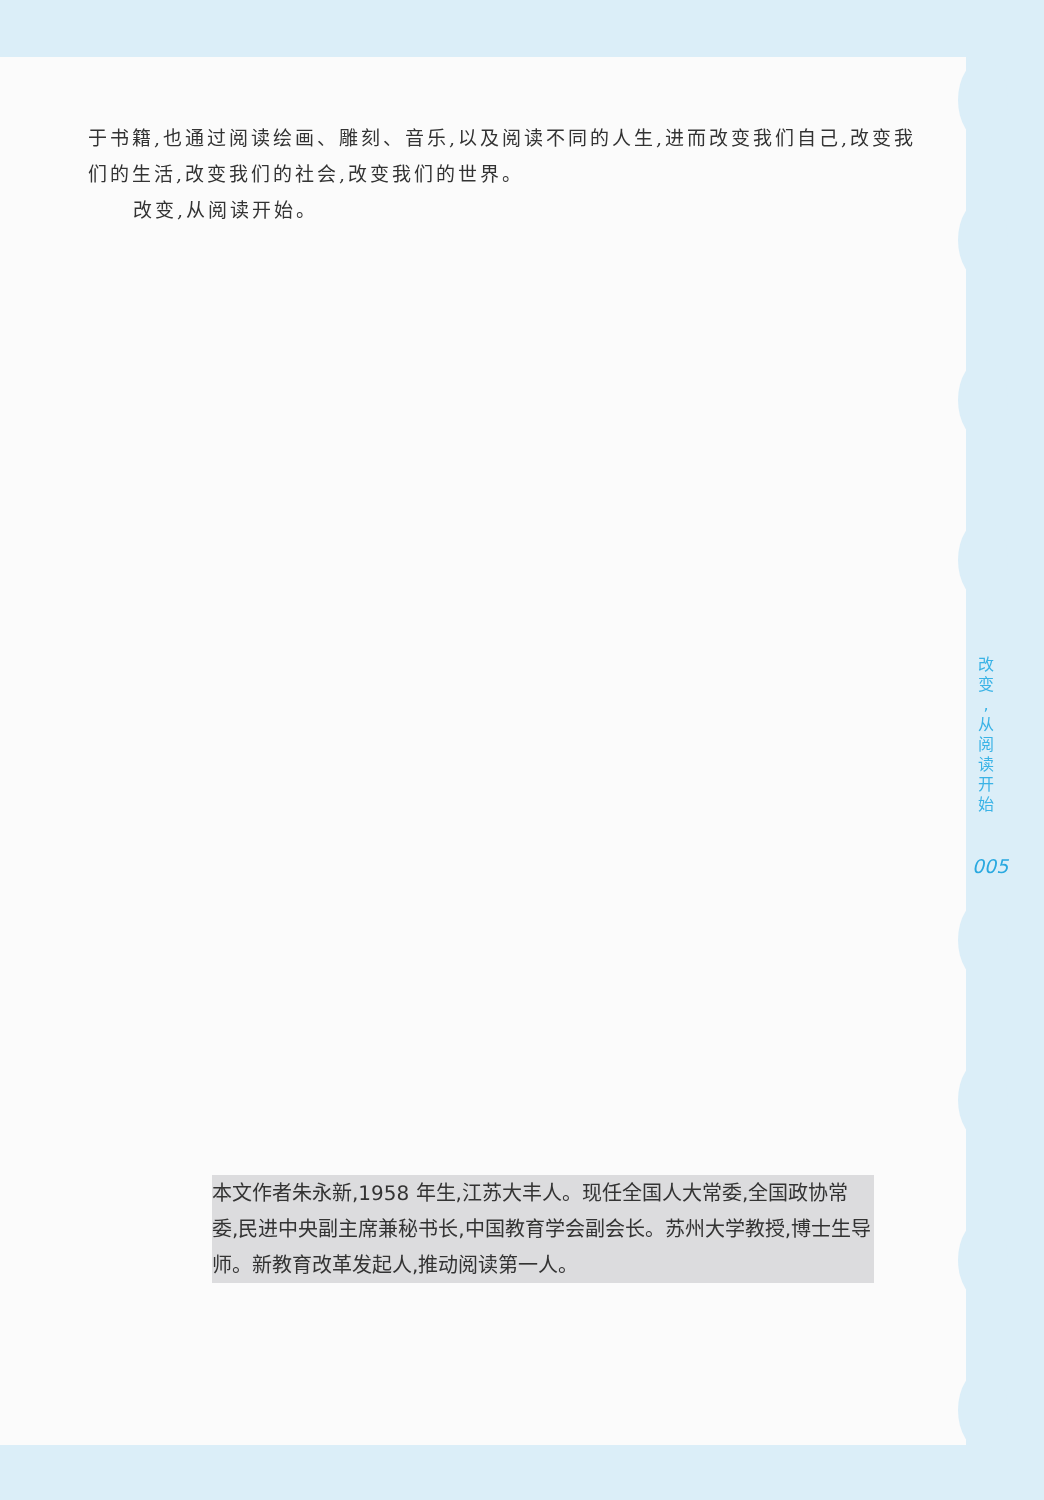于书籍,也通过阅读绘画、雕刻、音乐,以及阅读不同的人生,进而改变我们自己,改变我们的生活,改变我们的社会,改变我们的世界。
改变,从阅读开始。
本文作者朱永新,1958 年生,江苏大丰人。现任全国人大常委,全国政协常委,民进中央副主席兼秘书长,中国教育学会副会长。苏州大学教授,博士生导师。新教育改革发起人,推动阅读第一人。
改 变 , 从 阅 读 开 始
005